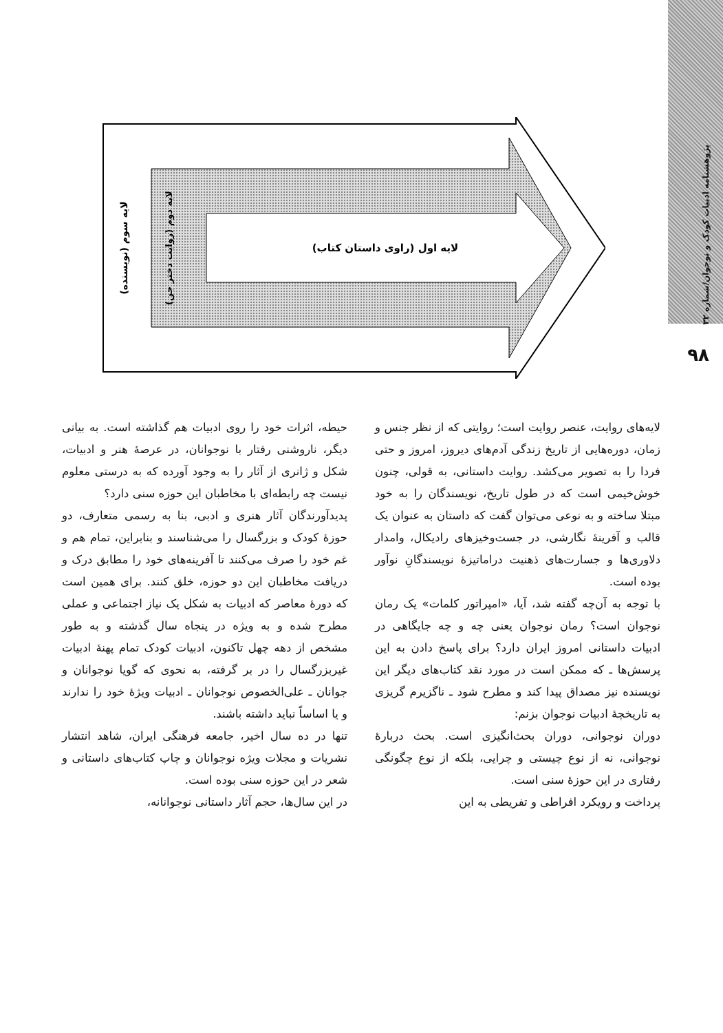پژوهشنامه ادبیات کودک و نوجوان/شماره ۳۲
۹۸
لایه اول (راوی داستان کتاب)
لایه سوم (نویسنده)
لایه دوم (روایت دختر جن)
لایه‌های روایت، عنصر روایت است؛ روایتی که از نظر جنس و زمان، دوره‌هایی از تاریخ زندگی آدم‌های دیروز، امروز و حتی فردا را به تصویر می‌کشد. روایت داستانی، به قولی، چنون خوش‌خیمی است که در طول تاریخ، نویسندگان را به خود مبتلا ساخته و به نوعی می‌توان گفت که داستان به عنوان یک قالب و آفرینهٔ نگارشی، در جست‌وخیزهای رادیکال، وامدار دلاوری‌ها و جسارت‌های ذهنیت دراماتیزهٔ نویسندگانِ نوآور بوده است.
با توجه به آن‌چه گفته شد، آیا، «امپراتور کلمات» یک رمان نوجوان است؟ رمان نوجوان یعنی چه و چه جایگاهی در ادبیات داستانی امروز ایران دارد؟ برای پاسخ دادن به این پرسش‌ها ـ که ممکن است در مورد نقد کتاب‌های دیگر این نویسنده نیز مصداق پیدا کند و مطرح شود ـ ناگزیرم گریزی به تاریخچهٔ ادبیات نوجوان بزنم:
دوران نوجوانی، دوران بحث‌انگیزی است. بحث دربارهٔ نوجوانی، نه از نوع چیستی و چرایی، بلکه از نوع چگونگی رفتاری در این حوزهٔ سنی است.
پرداخت و رویکرد افراطی و تفریطی به این
حیطه، اثرات خود را روی ادبیات هم گذاشته است. به بیانی دیگر، ناروشنی رفتار با نوجوانان، در عرصهٔ هنر و ادبیات، شکل و ژانری از آثار را به وجود آورده که به درستی معلوم نیست چه رابطه‌ای با مخاطبان این حوزه سنی دارد؟
پدیدآورندگان آثار هنری و ادبی، بنا به رسمی متعارف، دو حوزهٔ کودک و بزرگسال را می‌شناسند و بنابراین، تمام هم و غم خود را صرف می‌کنند تا آفرینه‌های خود را مطابق درک و دریافت مخاطبان این دو حوزه، خلق کنند. برای همین است که دورهٔ معاصر که ادبیات به شکل یک نیاز اجتماعی و عملی مطرح شده و به ویژه در پنجاه سال گذشته و به طور مشخص از دهه چهل تاکنون، ادبیات کودک تمام پهنهٔ ادبیات غیربزرگسال را در بر گرفته، به نحوی که گویا نوجوانان و جوانان ـ علی‌الخصوص نوجوانان ـ ادبیات ویژهٔ خود را ندارند و یا اساساً نباید داشته باشند.
تنها در ده سال اخیر، جامعه فرهنگی ایران، شاهد انتشار نشریات و مجلات ویژه نوجوانان و چاپ کتاب‌های داستانی و شعر در این حوزه سنی بوده است.
در این سال‌ها، حجم آثار داستانی نوجوانانه،